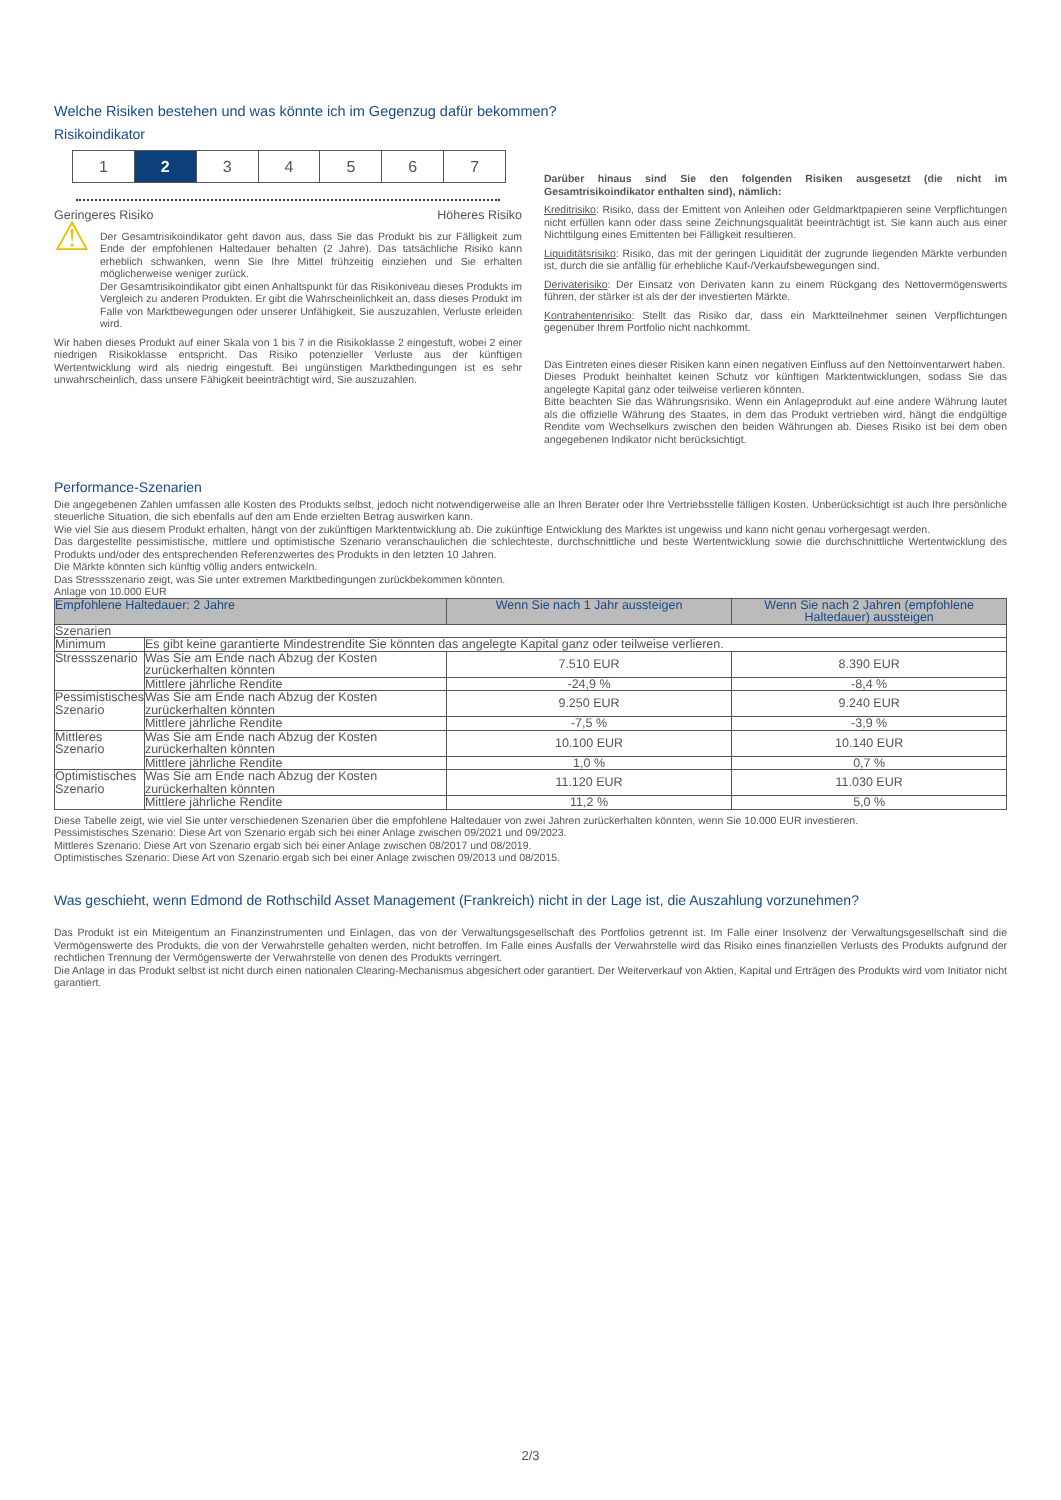Welche Risiken bestehen und was könnte ich im Gegenzug dafür bekommen?
Risikoindikator
1 2 3 4 5 6 7
Geringeres Risiko Höheres Risiko
⚠
Der Gesamtrisikoindikator geht davon aus, dass Sie das Produkt bis zur Fälligkeit zum Ende der empfohlenen Haltedauer behalten (2 Jahre). Das tatsächliche Risiko kann erheblich schwanken, wenn Sie Ihre Mittel frühzeitig einziehen und Sie erhalten möglicherweise weniger zurück.
Der Gesamtrisikoindikator gibt einen Anhaltspunkt für das Risikoniveau dieses Produkts im Vergleich zu anderen Produkten. Er gibt die Wahrscheinlichkeit an, dass dieses Produkt im Falle von Marktbewegungen oder unserer Unfähigkeit, Sie auszuzahlen, Verluste erleiden wird.
Wir haben dieses Produkt auf einer Skala von 1 bis 7 in die Risikoklasse 2 eingestuft, wobei 2 einer niedrigen Risikoklasse entspricht. Das Risiko potenzieller Verluste aus der künftigen Wertentwicklung wird als niedrig eingestuft. Bei ungünstigen Marktbedingungen ist es sehr unwahrscheinlich, dass unsere Fähigkeit beeinträchtigt wird, Sie auszuzahlen.
Darüber hinaus sind Sie den folgenden Risiken ausgesetzt (die nicht im Gesamtrisikoindikator enthalten sind), nämlich:
Kreditrisiko: Risiko, dass der Emittent von Anleihen oder Geldmarktpapieren seine Verpflichtungen nicht erfüllen kann oder dass seine Zeichnungsqualität beeinträchtigt ist. Sie kann auch aus einer Nichttilgung eines Emittenten bei Fälligkeit resultieren.
Liquiditätsrisiko: Risiko, das mit der geringen Liquidität der zugrunde liegenden Märkte verbunden ist, durch die sie anfällig für erhebliche Kauf-/Verkaufsbewegungen sind.
Derivaterisiko: Der Einsatz von Derivaten kann zu einem Rückgang des Nettovermögenswerts führen, der stärker ist als der der investierten Märkte.
Kontrahentenrisiko: Stellt das Risiko dar, dass ein Marktteilnehmer seinen Verpflichtungen gegenüber Ihrem Portfolio nicht nachkommt.
Das Eintreten eines dieser Risiken kann einen negativen Einfluss auf den Nettoinventarwert haben.
Dieses Produkt beinhaltet keinen Schutz vor künftigen Marktentwicklungen, sodass Sie das angelegte Kapital ganz oder teilweise verlieren könnten.
Bitte beachten Sie das Währungsrisiko. Wenn ein Anlageprodukt auf eine andere Währung lautet als die offizielle Währung des Staates, in dem das Produkt vertrieben wird, hängt die endgültige Rendite vom Wechselkurs zwischen den beiden Währungen ab. Dieses Risiko ist bei dem oben angegebenen Indikator nicht berücksichtigt.
Performance-Szenarien
Die angegebenen Zahlen umfassen alle Kosten des Produkts selbst, jedoch nicht notwendigerweise alle an Ihren Berater oder Ihre Vertriebsstelle fälligen Kosten. Unberücksichtigt ist auch Ihre persönliche steuerliche Situation, die sich ebenfalls auf den am Ende erzielten Betrag auswirken kann.
Wie viel Sie aus diesem Produkt erhalten, hängt von der zukünftigen Marktentwicklung ab. Die zukünftige Entwicklung des Marktes ist ungewiss und kann nicht genau vorhergesagt werden.
Das dargestellte pessimistische, mittlere und optimistische Szenario veranschaulichen die schlechteste, durchschnittliche und beste Wertentwicklung sowie die durchschnittliche Wertentwicklung des Produkts und/oder des entsprechenden Referenzwertes des Produkts in den letzten 10 Jahren.
Die Märkte könnten sich künftig völlig anders entwickeln.
Das Stressszenario zeigt, was Sie unter extremen Marktbedingungen zurückbekommen könnten.
Anlage von 10.000 EUR
| Empfohlene Haltedauer: 2 Jahre | | Wenn Sie nach 1 Jahr aussteigen | Wenn Sie nach 2 Jahren (empfohlene Haltedauer) aussteigen |
| --- | --- | --- | --- |
| Szenarien | | | |
| Minimum | Es gibt keine garantierte Mindestrendite Sie könnten das angelegte Kapital ganz oder teilweise verlieren. | | |
| Stressszenario | Was Sie am Ende nach Abzug der Kosten zurückerhalten könnten | 7.510 EUR | 8.390 EUR |
| | Mittlere jährliche Rendite | -24,9 % | -8,4 % |
| Pessimistisches Szenario | Was Sie am Ende nach Abzug der Kosten zurückerhalten könnten | 9.250 EUR | 9.240 EUR |
| | Mittlere jährliche Rendite | -7,5 % | -3,9 % |
| Mittleres Szenario | Was Sie am Ende nach Abzug der Kosten zurückerhalten könnten | 10.100 EUR | 10.140 EUR |
| | Mittlere jährliche Rendite | 1,0 % | 0,7 % |
| Optimistisches Szenario | Was Sie am Ende nach Abzug der Kosten zurückerhalten könnten | 11.120 EUR | 11.030 EUR |
| | Mittlere jährliche Rendite | 11,2 % | 5,0 % |
Diese Tabelle zeigt, wie viel Sie unter verschiedenen Szenarien über die empfohlene Haltedauer von zwei Jahren zurückerhalten könnten, wenn Sie 10.000 EUR investieren.
Pessimistisches Szenario: Diese Art von Szenario ergab sich bei einer Anlage zwischen 09/2021 und 09/2023.
Mittleres Szenario: Diese Art von Szenario ergab sich bei einer Anlage zwischen 08/2017 und 08/2019.
Optimistisches Szenario: Diese Art von Szenario ergab sich bei einer Anlage zwischen 09/2013 und 08/2015.
Was geschieht, wenn Edmond de Rothschild Asset Management (Frankreich) nicht in der Lage ist, die Auszahlung vorzunehmen?
Das Produkt ist ein Miteigentum an Finanzinstrumenten und Einlagen, das von der Verwaltungsgesellschaft des Portfolios getrennt ist. Im Falle einer Insolvenz der Verwaltungsgesellschaft sind die Vermögenswerte des Produkts, die von der Verwahrstelle gehalten werden, nicht betroffen. Im Falle eines Ausfalls der Verwahrstelle wird das Risiko eines finanziellen Verlusts des Produkts aufgrund der rechtlichen Trennung der Vermögenswerte der Verwahrstelle von denen des Produkts verringert.
Die Anlage in das Produkt selbst ist nicht durch einen nationalen Clearing-Mechanismus abgesichert oder garantiert. Der Weiterverkauf von Aktien, Kapital und Erträgen des Produkts wird vom Initiator nicht garantiert.
2/3